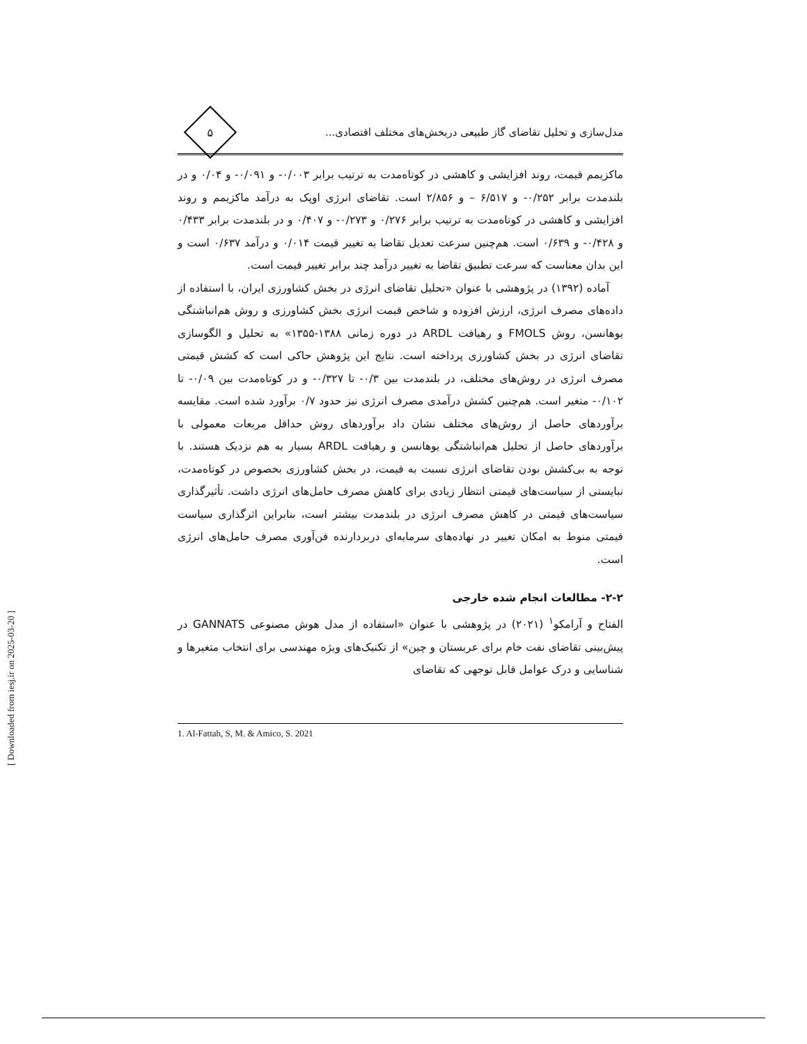مدل‌سازی و تحلیل تقاضای گاز طبیعی دربخش‌های مختلف اقتصادی...
۵
ماکزیمم قیمت، روند افزایشی و کاهشی در کوتاه‌مدت به ترتیب برابر ۰/۰۰۳- و ۰/۰۹۱- و ۰/۰۴ و در بلندمدت برابر ۰/۲۵۲- و ۶/۵۱۷ – و ۲/۸۵۶ است. تقاضای انرژی اوپک به درآمد ماکزیمم و روند افزایشی و کاهشی در کوتاه‌مدت به ترتیب برابر ۰/۲۷۶ و ۰/۲۷۳- و ۰/۴۰۷ و در بلندمدت برابر ۰/۴۳۳ و ۰/۴۲۸- و ۰/۶۳۹ است. هم‌چنین سرعت تعدیل تقاضا به تغییر قیمت ۰/۰۱۴ و درآمد ۰/۶۳۷ است و این بدان معناست که سرعت تطبیق تقاضا به تغییر درآمد چند برابر تغییر قیمت است.
آماده (۱۳۹۲) در پژوهشی با عنوان «تحلیل تقاضای انرژی در بخش کشاورزی ایران، با استفاده از داده‌های مصرف انرژی، ارزش افزوده و شاخص قیمت انرژی بخش کشاورزی و روش هم‌انباشتگی یوهانسن، روش FMOLS و رهیافت ARDL در دوره زمانی ۱۳۸۸-۱۳۵۵» به تحلیل و الگوسازی تقاضای انرژی در بخش کشاورزی پرداخته است. نتایج این پژوهش حاکی است که کشش قیمتی مصرف انرژی در روش‌های مختلف، در بلندمدت بین ۰/۳- تا ۰/۳۲۷- و در کوتاه‌مدت بین ۰/۰۹- تا ۰/۱۰۲- متغیر است. هم‌چنین کشش درآمدی مصرف انرژی نیز حدود ۰/۷ برآورد شده است. مقایسه برآوردهای حاصل از روش‌های مختلف نشان داد برآوردهای روش حداقل مربعات معمولی با برآوردهای حاصل از تحلیل هم‌انباشتگی یوهانسن و رهیافت ARDL بسیار به هم نزدیک هستند. با توجه به بی‌کشش بودن تقاضای انرژی نسبت به قیمت، در بخش کشاورزی بخصوص در کوتاه‌مدت، نبایستی از سیاست‌های قیمتی انتظار زیادی برای کاهش مصرف حامل‌های انرژی داشت. تأثیرگذاری سیاست‌های قیمتی در کاهش مصرف انرژی در بلندمدت بیشتر است، بنابراین اثرگذاری سیاست قیمتی منوط به امکان تغییر در نهاده‌های سرمایه‌ای دربردارنده فن‌آوری مصرف حامل‌های انرژی است.
۲-۲- مطالعات انجام شده خارجی
الفتاح و آرامکو<sup>۱</sup> (۲۰۲۱) در پژوهشی با عنوان «استفاده از مدل هوش مصنوعی GANNATS در پیش‌بینی تقاضای نفت خام برای عربستان و چین» از تکنیک‌های ویژه مهندسی برای انتخاب متغیرها و شناسایی و درک عوامل قابل توجهی که تقاضای
1. Al-Fattah, S, M. & Amico, S. 2021
[ Downloaded from iesj.ir on 2025-03-20 ]